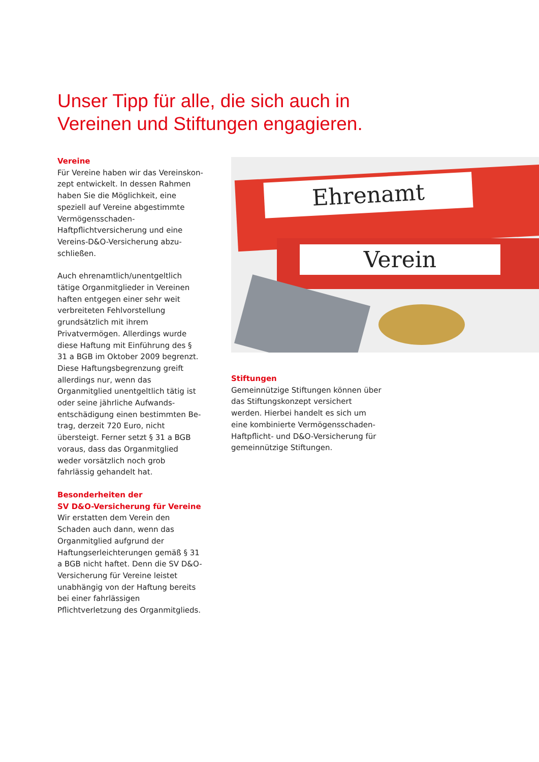Unser Tipp für alle, die sich auch in
Vereinen und Stiftungen engagieren.
Vereine
Für Vereine haben wir das Vereinskon­zept entwickelt. In dessen Rahmen haben Sie die Möglichkeit, eine speziell auf Vereine abgestimmte Vermögens­schaden-Haftpflichtversicherung und eine Vereins-D&O-Versicherung abzu­schließen.
Auch ehrenamtlich/unentgeltlich tätige Organmitglieder in Vereinen haften entgegen einer sehr weit verbreiteten Fehlvorstellung grundsätzlich mit ihrem Privatvermögen. Allerdings wurde diese Haftung mit Einführung des § 31 a BGB im Oktober 2009 begrenzt. Diese Haf­tungsbegrenzung greift allerdings nur, wenn das Organmitglied unentgeltlich tätig ist oder seine jährliche Aufwands­entschädigung einen bestimmten Be­trag, derzeit 720 Euro, nicht übersteigt. Ferner setzt § 31 a BGB voraus, dass das Organmitglied weder vorsätzlich noch grob fahrlässig gehandelt hat.
Besonderheiten der
SV D&O-Versicherung für Vereine
Wir erstatten dem Verein den Schaden auch dann, wenn das Organmitglied aufgrund der Haftungserleichterungen gemäß § 31 a BGB nicht haftet. Denn die SV D&O-Versicherung für Vereine leistet unabhängig von der Haftung bereits bei einer fahrlässigen Pflichtverletzung des Organmitglieds.
Ehrenamt
Verein
Stiftungen
Gemeinnützige Stiftungen können über das Stiftungskonzept versichert werden. Hierbei handelt es sich um eine kombi­nierte Vermögensschaden-Haftpflicht- und D&O-Versicherung für gemeinnützi­ge Stiftungen.